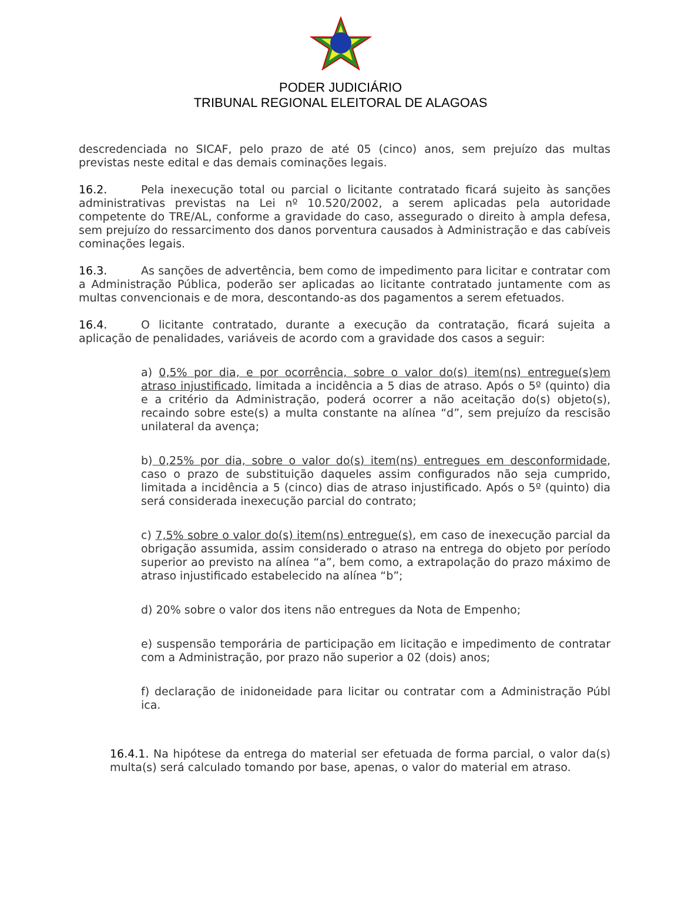PODER JUDICIÁRIO
TRIBUNAL REGIONAL ELEITORAL DE ALAGOAS
descredenciada no SICAF, pelo prazo de até 05 (cinco) anos, sem prejuízo das multas previstas neste edital e das demais cominações legais.
16.2. Pela inexecução total ou parcial o licitante contratado ficará sujeito às sanções administrativas previstas na Lei nº 10.520/2002, a serem aplicadas pela autoridade competente do TRE/AL, conforme a gravidade do caso, assegurado o direito à ampla defesa, sem prejuízo do ressarcimento dos danos porventura causados à Administração e das cabíveis cominações legais.
16.3. As sanções de advertência, bem como de impedimento para licitar e contratar com a Administração Pública, poderão ser aplicadas ao licitante contratado juntamente com as multas convencionais e de mora, descontando-as dos pagamentos a serem efetuados.
16.4. O licitante contratado, durante a execução da contratação, ficará sujeita a aplicação de penalidades, variáveis de acordo com a gravidade dos casos a seguir:
a) 0,5% por dia, e por ocorrência, sobre o valor do(s) item(ns) entregue(s)em atraso injustificado, limitada a incidência a 5 dias de atraso. Após o 5º (quinto) dia e a critério da Administração, poderá ocorrer a não aceitação do(s) objeto(s), recaindo sobre este(s) a multa constante na alínea “d”, sem prejuízo da rescisão unilateral da avença;
b) 0,25% por dia, sobre o valor do(s) item(ns) entregues em desconformidade, caso o prazo de substituição daqueles assim configurados não seja cumprido, limitada a incidência a 5 (cinco) dias de atraso injustificado. Após o 5º (quinto) dia será considerada inexecução parcial do contrato;
c) 7,5% sobre o valor do(s) item(ns) entregue(s), em caso de inexecução parcial da obrigação assumida, assim considerado o atraso na entrega do objeto por período superior ao previsto na alínea “a”, bem como, a extrapolação do prazo máximo de atraso injustificado estabelecido na alínea “b”;
d) 20% sobre o valor dos itens não entregues da Nota de Empenho;
e) suspensão temporária de participação em licitação e impedimento de contratar com a Administração, por prazo não superior a 02 (dois) anos;
f) declaração de inidoneidade para licitar ou contratar com a Administração Públ ica.
16.4.1. Na hipótese da entrega do material ser efetuada de forma parcial, o valor da(s) multa(s) será calculado tomando por base, apenas, o valor do material em atraso.